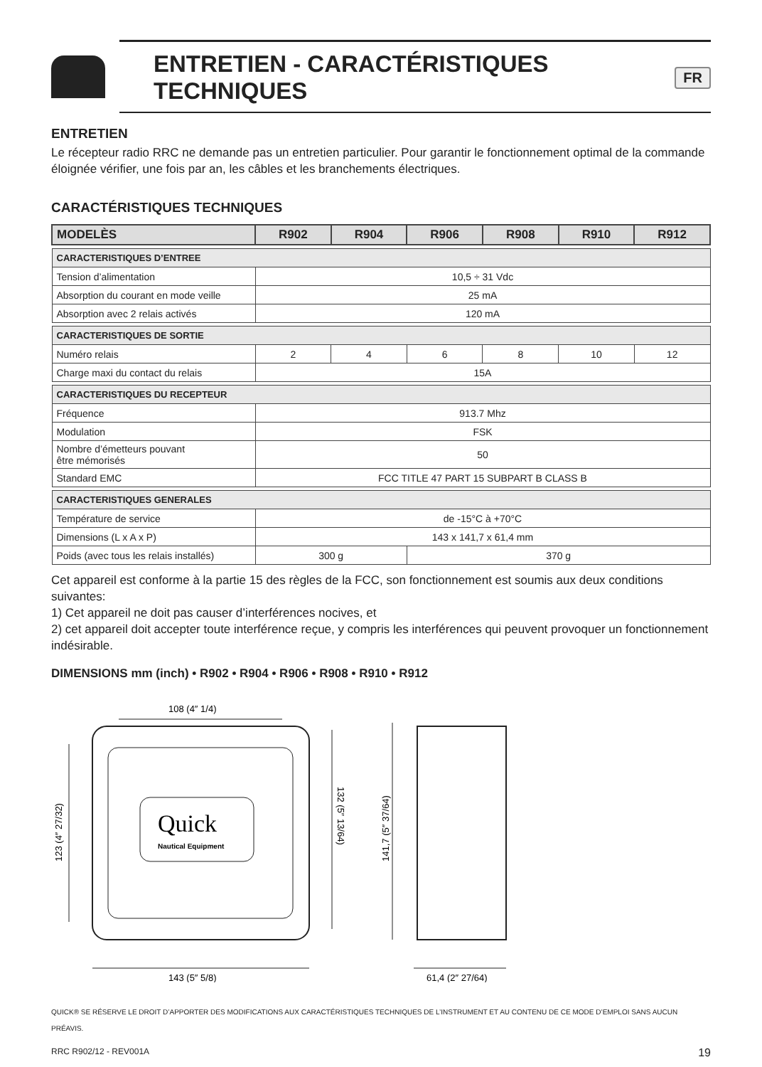ENTRETIEN - CARACTÉRISTIQUES TECHNIQUES FR
ENTRETIEN
Le récepteur radio RRC ne demande pas un entretien particulier. Pour garantir le fonctionnement optimal de la commande éloignée vérifier, une fois par an, les câbles et les branchements électriques.
CARACTÉRISTIQUES TECHNIQUES
| MODELÈS | R902 | R904 | R906 | R908 | R910 | R912 |
| --- | --- | --- | --- | --- | --- | --- |
| CARACTERISTIQUES D’ENTREE | | | | | | |
| Tension d’alimentation | 10,5 ÷ 31 Vdc | | | | | |
| Absorption du courant en mode veille | 25 mA | | | | | |
| Absorption avec 2 relais activés | 120 mA | | | | | |
| CARACTERISTIQUES DE SORTIE | | | | | | |
| Numéro relais | 2 | 4 | 6 | 8 | 10 | 12 |
| Charge maxi du contact du relais | 15A | | | | | |
| CARACTERISTIQUES DU RECEPTEUR | | | | | | |
| Fréquence | 913.7 Mhz | | | | | |
| Modulation | FSK | | | | | |
| Nombre d’émetteurs pouvant être mémorisés | 50 | | | | | |
| Standard EMC | FCC TITLE 47 PART 15 SUBPART B CLASS B | | | | | |
| CARACTERISTIQUES GENERALES | | | | | | |
| Température de service | de -15°C à +70°C | | | | | |
| Dimensions (L x A x P) | 143 x 141,7 x 61,4 mm | | | | | |
| Poids (avec tous les relais installés) | 300 g | | 370 g | | | |
Cet appareil est conforme à la partie 15 des règles de la FCC, son fonctionnement est soumis aux deux conditions suivantes:
1) Cet appareil ne doit pas causer d’interférences nocives, et
2) cet appareil doit accepter toute interférence reçue, y compris les interférences qui peuvent provoquer un fonctionnement indésirable.
DIMENSIONS mm (inch) • R902 • R904 • R906 • R908 • R910 • R912
Quick
Nautical Equipment
108 (4″ 1/4)
143 (5″ 5/8)
123 (4″ 27/32)
132 (5″ 13/64)
141,7 (5″ 37/64)
61,4 (2″ 27/64)
QUICK® SE RÉSERVE LE DROIT D’APPORTER DES MODIFICATIONS AUX CARACTÉRISTIQUES TECHNIQUES DE L’INSTRUMENT ET AU CONTENU DE CE MODE D’EMPLOI SANS AUCUN PRÉAVIS.
RRC R902/12 - REV001A 19